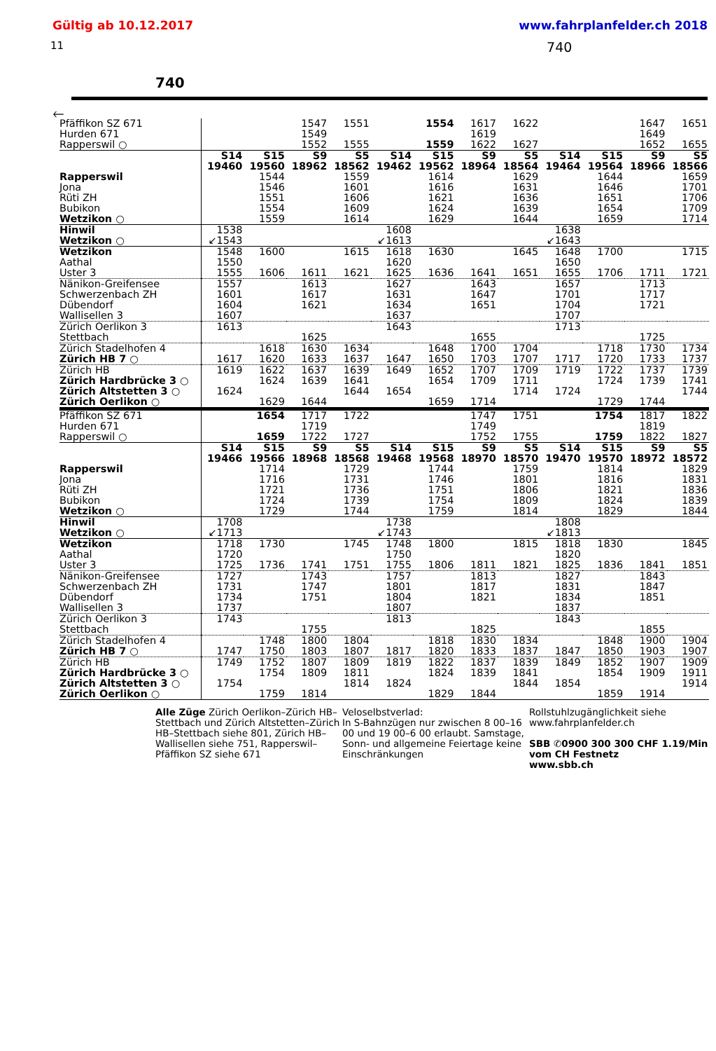Gültig ab 10.12.2017 www.fahrplanfelder.ch 2018
11 740
740
🡐
| Pfäffikon SZ 671 | | | 1547 | 1551 | | 1554 | 1617 | 1622 | | | 1647 | 1651 |
| Hurden 671 | | | 1549 | | | | 1619 | | | | 1649 | |
| Rapperswil ○ | | | 1552 | 1555 | | 1559 | 1622 | 1627 | | | 1652 | 1655 |
| | S14 | S15 | S9 | S5 | S14 | S15 | S9 | S5 | S14 | S15 | S9 | S5 |
| | 19460 | 19560 | 18962 | 18562 | 19462 | 19562 | 18964 | 18564 | 19464 | 19564 | 18966 | 18566 |
| Rapperswil | | 1544 | | 1559 | | 1614 | | 1629 | | 1644 | | 1659 |
| Jona | | 1546 | | 1601 | | 1616 | | 1631 | | 1646 | | 1701 |
| Rüti ZH | | 1551 | | 1606 | | 1621 | | 1636 | | 1651 | | 1706 |
| Bubikon | | 1554 | | 1609 | | 1624 | | 1639 | | 1654 | | 1709 |
| Wetzikon ○ | | 1559 | | 1614 | | 1629 | | 1644 | | 1659 | | 1714 |
| Hinwil | 1538 | | | | 1608 | | | | 1638 | | | |
| Wetzikon ○ | ↙1543 | | | | ↙1613 | | | | ↙1643 | | | |
| Wetzikon | 1548 | 1600 | | 1615 | 1618 | 1630 | | 1645 | 1648 | 1700 | | 1715 |
| Aathal | 1550 | | | | 1620 | | | | 1650 | | | |
| Uster 3 | 1555 | 1606 | 1611 | 1621 | 1625 | 1636 | 1641 | 1651 | 1655 | 1706 | 1711 | 1721 |
| Nänikon-Greifensee | 1557 | | 1613 | | 1627 | | 1643 | | 1657 | | 1713 | |
| Schwerzenbach ZH | 1601 | | 1617 | | 1631 | | 1647 | | 1701 | | 1717 | |
| Dübendorf | 1604 | | 1621 | | 1634 | | 1651 | | 1704 | | 1721 | |
| Wallisellen 3 | 1607 | | | | 1637 | | | | 1707 | | | |
| Zürich Oerlikon 3 | 1613 | | | | 1643 | | | | 1713 | | | |
| Stettbach | | | 1625 | | | | 1655 | | | | 1725 | |
| Zürich Stadelhofen 4 | | 1618 | 1630 | 1634 | | 1648 | 1700 | 1704 | | 1718 | 1730 | 1734 |
| Zürich HB 7 ○ | 1617 | 1620 | 1633 | 1637 | 1647 | 1650 | 1703 | 1707 | 1717 | 1720 | 1733 | 1737 |
| Zürich HB | 1619 | 1622 | 1637 | 1639 | 1649 | 1652 | 1707 | 1709 | 1719 | 1722 | 1737 | 1739 |
| Zürich Hardbrücke 3 ○ | | 1624 | 1639 | 1641 | | 1654 | 1709 | 1711 | | 1724 | 1739 | 1741 |
| Zürich Altstetten 3 ○ | 1624 | | | 1644 | 1654 | | | 1714 | 1724 | | | 1744 |
| Zürich Oerlikon ○ | | 1629 | 1644 | | | 1659 | 1714 | | | 1729 | 1744 | |
| Pfäffikon SZ 671 | | 1654 | 1717 | 1722 | | | 1747 | 1751 | | 1754 | 1817 | 1822 |
| Hurden 671 | | | 1719 | | | | 1749 | | | | 1819 | |
| Rapperswil ○ | | 1659 | 1722 | 1727 | | | 1752 | 1755 | | 1759 | 1822 | 1827 |
| | S14 | S15 | S9 | S5 | S14 | S15 | S9 | S5 | S14 | S15 | S9 | S5 |
| | 19466 | 19566 | 18968 | 18568 | 19468 | 19568 | 18970 | 18570 | 19470 | 19570 | 18972 | 18572 |
| Rapperswil | | 1714 | | 1729 | | 1744 | | 1759 | | 1814 | | 1829 |
| Jona | | 1716 | | 1731 | | 1746 | | 1801 | | 1816 | | 1831 |
| Rüti ZH | | 1721 | | 1736 | | 1751 | | 1806 | | 1821 | | 1836 |
| Bubikon | | 1724 | | 1739 | | 1754 | | 1809 | | 1824 | | 1839 |
| Wetzikon ○ | | 1729 | | 1744 | | 1759 | | 1814 | | 1829 | | 1844 |
| Hinwil | 1708 | | | | 1738 | | | | 1808 | | | |
| Wetzikon ○ | ↙1713 | | | | ↙1743 | | | | ↙1813 | | | |
| Wetzikon | 1718 | 1730 | | 1745 | 1748 | 1800 | | 1815 | 1818 | 1830 | | 1845 |
| Aathal | 1720 | | | | 1750 | | | | 1820 | | | |
| Uster 3 | 1725 | 1736 | 1741 | 1751 | 1755 | 1806 | 1811 | 1821 | 1825 | 1836 | 1841 | 1851 |
| Nänikon-Greifensee | 1727 | | 1743 | | 1757 | | 1813 | | 1827 | | 1843 | |
| Schwerzenbach ZH | 1731 | | 1747 | | 1801 | | 1817 | | 1831 | | 1847 | |
| Dübendorf | 1734 | | 1751 | | 1804 | | 1821 | | 1834 | | 1851 | |
| Wallisellen 3 | 1737 | | | | 1807 | | | | 1837 | | | |
| Zürich Oerlikon 3 | 1743 | | | | 1813 | | | | 1843 | | | |
| Stettbach | | | 1755 | | | | 1825 | | | | 1855 | |
| Zürich Stadelhofen 4 | | 1748 | 1800 | 1804 | | 1818 | 1830 | 1834 | | 1848 | 1900 | 1904 |
| Zürich HB 7 ○ | 1747 | 1750 | 1803 | 1807 | 1817 | 1820 | 1833 | 1837 | 1847 | 1850 | 1903 | 1907 |
| Zürich HB | 1749 | 1752 | 1807 | 1809 | 1819 | 1822 | 1837 | 1839 | 1849 | 1852 | 1907 | 1909 |
| Zürich Hardbrücke 3 ○ | | 1754 | 1809 | 1811 | | 1824 | 1839 | 1841 | | 1854 | 1909 | 1911 |
| Zürich Altstetten 3 ○ | 1754 | | | 1814 | 1824 | | | 1844 | 1854 | | | 1914 |
| Zürich Oerlikon ○ | | 1759 | 1814 | | | 1829 | 1844 | | | 1859 | 1914 | |
Alle Züge Zürich Oerlikon–Zürich HB–Stettbach und Zürich Altstetten–Zürich HB–Stettbach siehe 801, Zürich HB–Wallisellen siehe 751, Rapperswil–Pfäffikon SZ siehe 671
Veloselbstverlad:
In S-Bahnzügen nur zwischen 8 00–16 00 und 19 00–6 00 erlaubt. Samstage, Sonn- und allgemeine Feiertage keine Einschränkungen
Rollstuhlzugänglichkeit siehe www.fahrplanfelder.ch
SBB ✆0900 300 300 CHF 1.19/Min vom CH Festnetz
www.sbb.ch